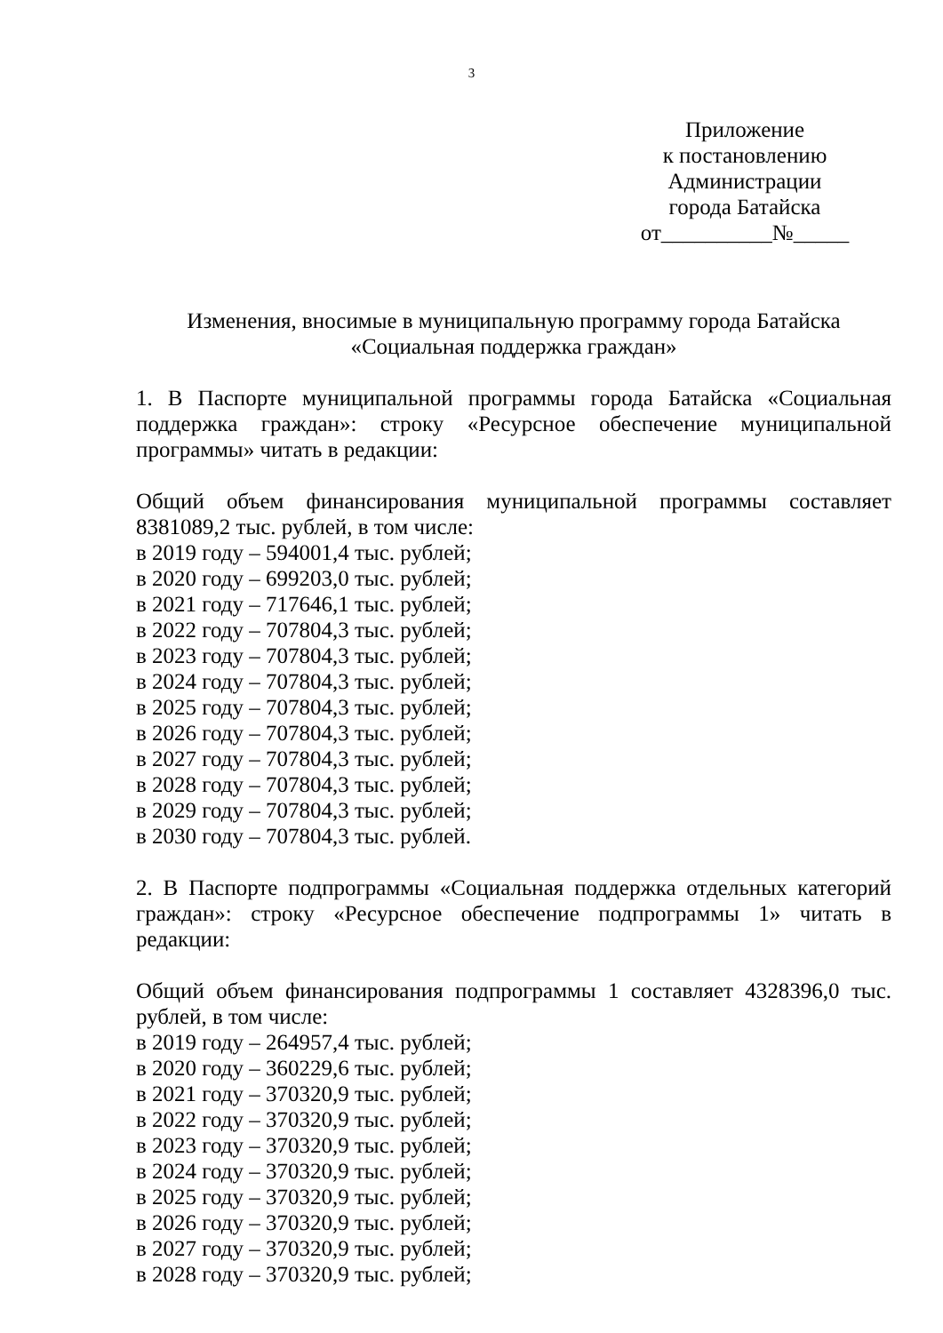3
Приложение
к постановлению
Администрации
города Батайска
от__________№_____
Изменения, вносимые в муниципальную программу города Батайска
«Социальная поддержка граждан»
1. В Паспорте муниципальной программы города Батайска «Социальная поддержка граждан»: строку «Ресурсное обеспечение муниципальной программы» читать в редакции:
Общий объем финансирования муниципальной программы составляет 8381089,2 тыс. рублей, в том числе:
в 2019 году – 594001,4 тыс. рублей;
в 2020 году – 699203,0 тыс. рублей;
в 2021 году – 717646,1 тыс. рублей;
в 2022 году – 707804,3 тыс. рублей;
в 2023 году – 707804,3 тыс. рублей;
в 2024 году – 707804,3 тыс. рублей;
в 2025 году – 707804,3 тыс. рублей;
в 2026 году – 707804,3 тыс. рублей;
в 2027 году – 707804,3 тыс. рублей;
в 2028 году – 707804,3 тыс. рублей;
в 2029 году – 707804,3 тыс. рублей;
в 2030 году – 707804,3 тыс. рублей.
2. В Паспорте подпрограммы «Социальная поддержка отдельных категорий граждан»: строку «Ресурсное обеспечение подпрограммы 1» читать в редакции:
Общий объем финансирования подпрограммы 1 составляет 4328396,0 тыс. рублей, в том числе:
в 2019 году – 264957,4 тыс. рублей;
в 2020 году – 360229,6 тыс. рублей;
в 2021 году – 370320,9 тыс. рублей;
в 2022 году – 370320,9 тыс. рублей;
в 2023 году – 370320,9 тыс. рублей;
в 2024 году – 370320,9 тыс. рублей;
в 2025 году – 370320,9 тыс. рублей;
в 2026 году – 370320,9 тыс. рублей;
в 2027 году – 370320,9 тыс. рублей;
в 2028 году – 370320,9 тыс. рублей;